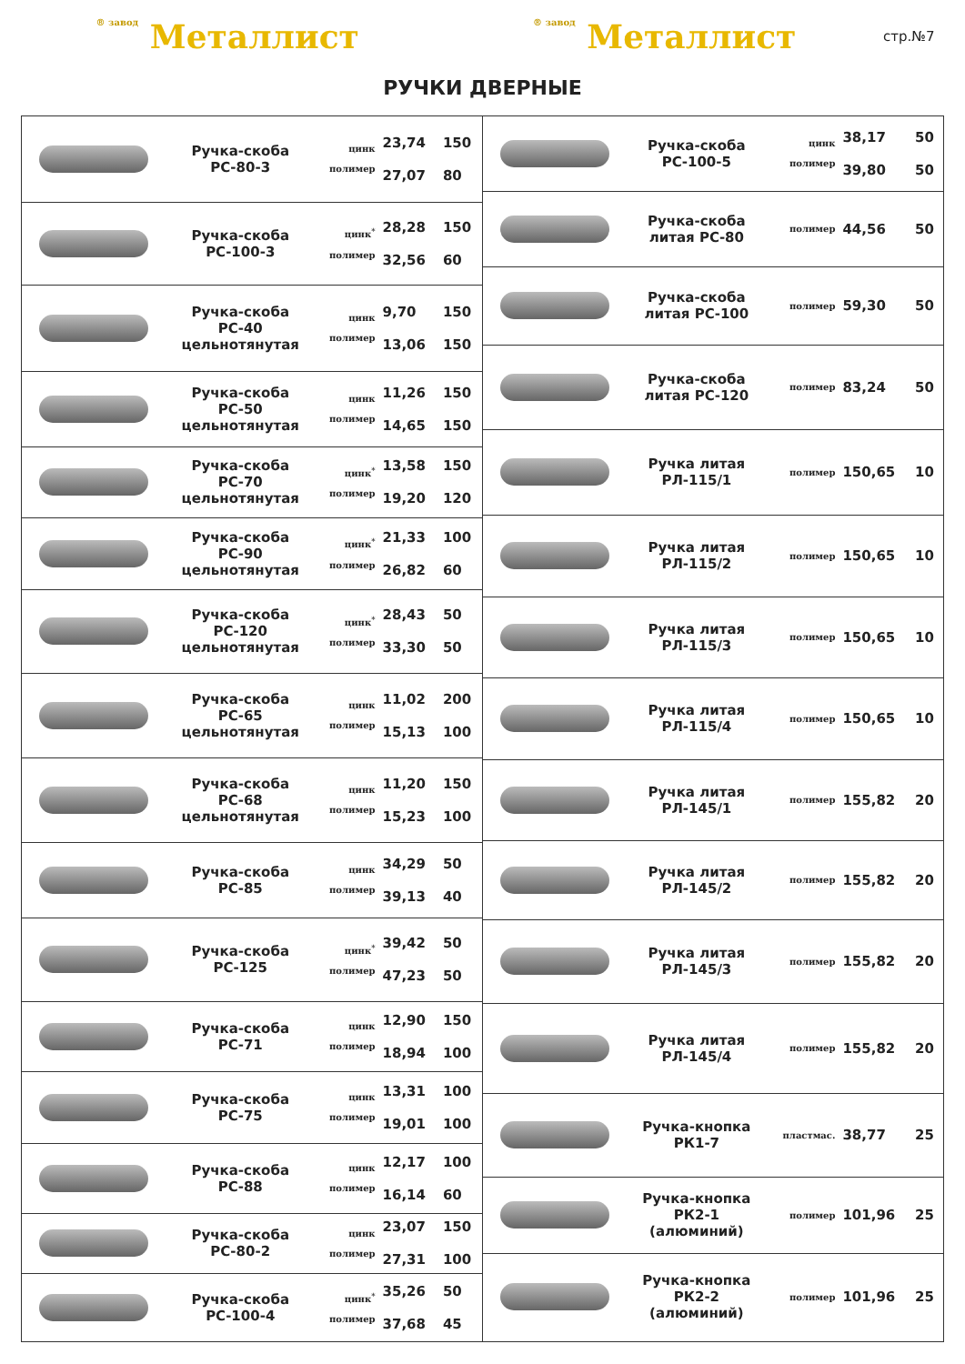® завод Металлист
® завод Металлист
стр.№7
РУЧКИ ДВЕРНЫЕ
| | Ручка-скоба РС-80-3 | цинк полимер | 23,74 27,07 | 150 80 |
| | Ручка-скоба РС-100-3 | цинк<sup>*</sup> полимер | 28,28 32,56 | 150 60 |
| | Ручка-скоба РС-40 цельнотянутая | цинк полимер | 9,70 13,06 | 150 150 |
| | Ручка-скоба РС-50 цельнотянутая | цинк полимер | 11,26 14,65 | 150 150 |
| | Ручка-скоба РС-70 цельнотянутая | цинк<sup>*</sup> полимер | 13,58 19,20 | 150 120 |
| | Ручка-скоба РС-90 цельнотянутая | цинк<sup>*</sup> полимер | 21,33 26,82 | 100 60 |
| | Ручка-скоба РС-120 цельнотянутая | цинк<sup>*</sup> полимер | 28,43 33,30 | 50 50 |
| | Ручка-скоба РС-65 цельнотянутая | цинк полимер | 11,02 15,13 | 200 100 |
| | Ручка-скоба РС-68 цельнотянутая | цинк полимер | 11,20 15,23 | 150 100 |
| | Ручка-скоба РС-85 | цинк полимер | 34,29 39,13 | 50 40 |
| | Ручка-скоба РС-125 | цинк<sup>*</sup> полимер | 39,42 47,23 | 50 50 |
| | Ручка-скоба РС-71 | цинк полимер | 12,90 18,94 | 150 100 |
| | Ручка-скоба РС-75 | цинк полимер | 13,31 19,01 | 100 100 |
| | Ручка-скоба РС-88 | цинк полимер | 12,17 16,14 | 100 60 |
| | Ручка-скоба РС-80-2 | цинк полимер | 23,07 27,31 | 150 100 |
| | Ручка-скоба РС-100-4 | цинк<sup>*</sup> полимер | 35,26 37,68 | 50 45 |
| | Ручка-скоба РС-100-5 | цинк полимер | 38,17 39,80 | 50 50 |
| | Ручка-скоба литая РС-80 | полимер | 44,56 | 50 |
| | Ручка-скоба литая РС-100 | полимер | 59,30 | 50 |
| | Ручка-скоба литая РС-120 | полимер | 83,24 | 50 |
| | Ручка литая РЛ-115/1 | полимер | 150,65 | 10 |
| | Ручка литая РЛ-115/2 | полимер | 150,65 | 10 |
| | Ручка литая РЛ-115/3 | полимер | 150,65 | 10 |
| | Ручка литая РЛ-115/4 | полимер | 150,65 | 10 |
| | Ручка литая РЛ-145/1 | полимер | 155,82 | 20 |
| | Ручка литая РЛ-145/2 | полимер | 155,82 | 20 |
| | Ручка литая РЛ-145/3 | полимер | 155,82 | 20 |
| | Ручка литая РЛ-145/4 | полимер | 155,82 | 20 |
| | Ручка-кнопка РК1-7 | пластмас. | 38,77 | 25 |
| | Ручка-кнопка РК2-1 (алюминий) | полимер | 101,96 | 25 |
| | Ручка-кнопка РК2-2 (алюминий) | полимер | 101,96 | 25 |